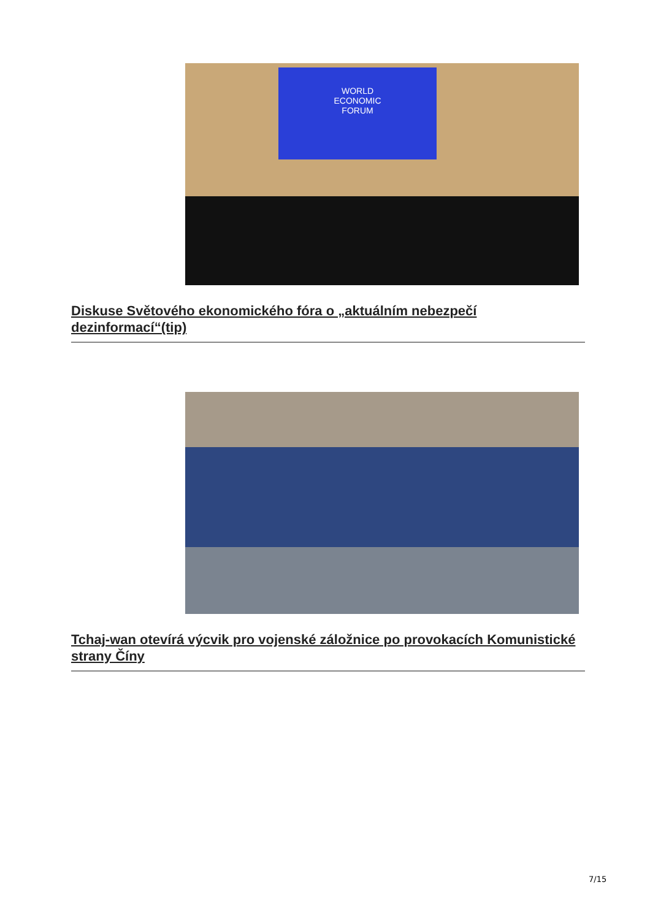WORLD
ECONOMIC
FORUM
Diskuse Světového ekonomického fóra o „aktuálním nebezpečí dezinformací“(tip)
Tchaj-wan otevírá výcvik pro vojenské záložnice po provokacích Komunistické strany Číny
7/15